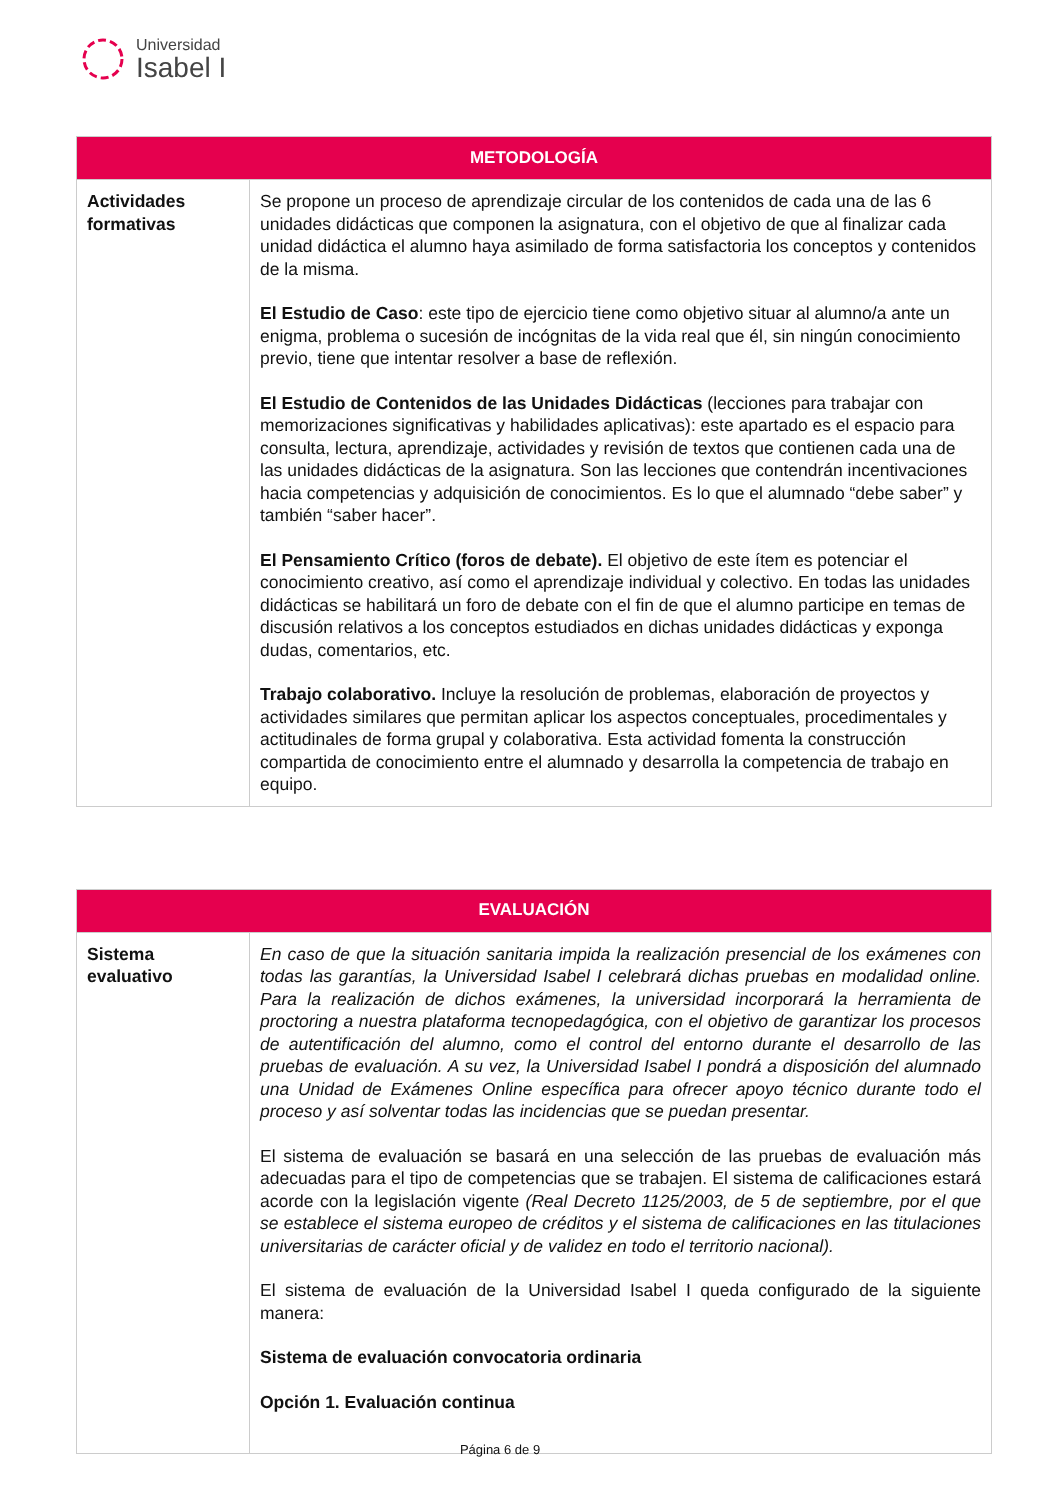Universidad
Isabel I
| METODOLOGÍA | |
| --- | --- |
| Actividades formativas | Se propone un proceso de aprendizaje circular de los contenidos de cada una de las 6 unidades didácticas que componen la asignatura, con el objetivo de que al finalizar cada unidad didáctica el alumno haya asimilado de forma satisfactoria los conceptos y contenidos de la misma. El Estudio de Caso : este tipo de ejercicio tiene como objetivo situar al alumno/a ante un enigma, problema o sucesión de incógnitas de la vida real que él, sin ningún conocimiento previo, tiene que intentar resolver a base de reflexión. El Estudio de Contenidos de las Unidades Didácticas (lecciones para trabajar con memorizaciones significativas y habilidades aplicativas): este apartado es el espacio para consulta, lectura, aprendizaje, actividades y revisión de textos que contienen cada una de las unidades didácticas de la asignatura. Son las lecciones que contendrán incentivaciones hacia competencias y adquisición de conocimientos. Es lo que el alumnado “debe saber” y también “saber hacer”. El Pensamiento Crítico (foros de debate). El objetivo de este ítem es potenciar el conocimiento creativo, así como el aprendizaje individual y colectivo. En todas las unidades didácticas se habilitará un foro de debate con el fin de que el alumno participe en temas de discusión relativos a los conceptos estudiados en dichas unidades didácticas y exponga dudas, comentarios, etc. Trabajo colaborativo. Incluye la resolución de problemas, elaboración de proyectos y actividades similares que permitan aplicar los aspectos conceptuales, procedimentales y actitudinales de forma grupal y colaborativa. Esta actividad fomenta la construcción compartida de conocimiento entre el alumnado y desarrolla la competencia de trabajo en equipo. |
| EVALUACIÓN | |
| --- | --- |
| Sistema evaluativo | En caso de que la situación sanitaria impida la realización presencial de los exámenes con todas las garantías, la Universidad Isabel I celebrará dichas pruebas en modalidad online. Para la realización de dichos exámenes, la universidad incorporará la herramienta de proctoring a nuestra plataforma tecnopedagógica, con el objetivo de garantizar los procesos de autentificación del alumno, como el control del entorno durante el desarrollo de las pruebas de evaluación. A su vez, la Universidad Isabel I pondrá a disposición del alumnado una Unidad de Exámenes Online específica para ofrecer apoyo técnico durante todo el proceso y así solventar todas las incidencias que se puedan presentar. El sistema de evaluación se basará en una selección de las pruebas de evaluación más adecuadas para el tipo de competencias que se trabajen. El sistema de calificaciones estará acorde con la legislación vigente (Real Decreto 1125/2003, de 5 de septiembre, por el que se establece el sistema europeo de créditos y el sistema de calificaciones en las titulaciones universitarias de carácter oficial y de validez en todo el territorio nacional). El sistema de evaluación de la Universidad Isabel I queda configurado de la siguiente manera: Sistema de evaluación convocatoria ordinaria Opción 1. Evaluación continua |
Página 6 de 9